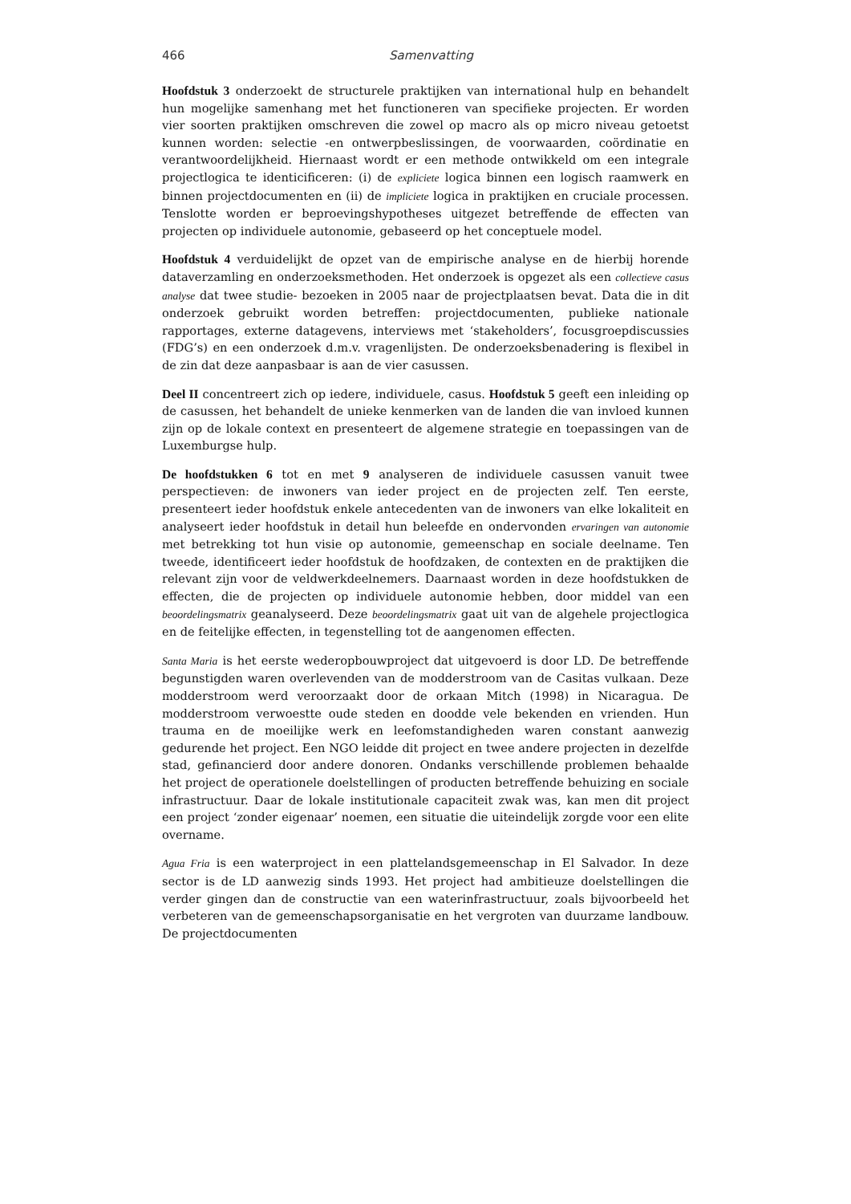466 Samenvatting
Hoofdstuk 3 onderzoekt de structurele praktijken van international hulp en behandelt hun mogelijke samenhang met het functioneren van specifieke projecten. Er worden vier soorten praktijken omschreven die zowel op macro als op micro niveau getoetst kunnen worden: selectie -en ontwerpbeslissingen, de voorwaarden, coördinatie en verantwoordelijkheid. Hiernaast wordt er een methode ontwikkeld om een integrale projectlogica te identicificeren: (i) de expliciete logica binnen een logisch raamwerk en binnen projectdocumenten en (ii) de impliciete logica in praktijken en cruciale processen. Tenslotte worden er beproevingshypotheses uitgezet betreffende de effecten van projecten op individuele autonomie, gebaseerd op het conceptuele model.
Hoofdstuk 4 verduidelijkt de opzet van de empirische analyse en de hierbij horende dataverzamling en onderzoeksmethoden. Het onderzoek is opgezet als een collectieve casus analyse dat twee studie- bezoeken in 2005 naar de projectplaatsen bevat. Data die in dit onderzoek gebruikt worden betreffen: projectdocumenten, publieke nationale rapportages, externe datagevens, interviews met ‘stakeholders’, focusgroepdiscussies (FDG’s) en een onderzoek d.m.v. vragenlijsten. De onderzoeksbenadering is flexibel in de zin dat deze aanpasbaar is aan de vier casussen.
Deel II concentreert zich op iedere, individuele, casus. Hoofdstuk 5 geeft een inleiding op de casussen, het behandelt de unieke kenmerken van de landen die van invloed kunnen zijn op de lokale context en presenteert de algemene strategie en toepassingen van de Luxemburgse hulp.
De hoofdstukken 6 tot en met 9 analyseren de individuele casussen vanuit twee perspectieven: de inwoners van ieder project en de projecten zelf. Ten eerste, presenteert ieder hoofdstuk enkele antecedenten van de inwoners van elke lokaliteit en analyseert ieder hoofdstuk in detail hun beleefde en ondervonden ervaringen van autonomie met betrekking tot hun visie op autonomie, gemeenschap en sociale deelname. Ten tweede, identificeert ieder hoofdstuk de hoofdzaken, de contexten en de praktijken die relevant zijn voor de veldwerkdeelnemers. Daarnaast worden in deze hoofdstukken de effecten, die de projecten op individuele autonomie hebben, door middel van een beoordelingsmatrix geanalyseerd. Deze beoordelingsmatrix gaat uit van de algehele projectlogica en de feitelijke effecten, in tegenstelling tot de aangenomen effecten.
Santa Maria is het eerste wederopbouwproject dat uitgevoerd is door LD. De betreffende begunstigden waren overlevenden van de modderstroom van de Casitas vulkaan. Deze modderstroom werd veroorzaakt door de orkaan Mitch (1998) in Nicaragua. De modderstroom verwoestte oude steden en doodde vele bekenden en vrienden. Hun trauma en de moeilijke werk en leefomstandigheden waren constant aanwezig gedurende het project. Een NGO leidde dit project en twee andere projecten in dezelfde stad, gefinancierd door andere donoren. Ondanks verschillende problemen behaalde het project de operationele doelstellingen of producten betreffende behuizing en sociale infrastructuur. Daar de lokale institutionale capaciteit zwak was, kan men dit project een project ‘zonder eigenaar’ noemen, een situatie die uiteindelijk zorgde voor een elite overname.
Agua Fria is een waterproject in een plattelandsgemeenschap in El Salvador. In deze sector is de LD aanwezig sinds 1993. Het project had ambitieuze doelstellingen die verder gingen dan de constructie van een waterinfrastructuur, zoals bijvoorbeeld het verbeteren van de gemeenschapsorganisatie en het vergroten van duurzame landbouw. De projectdocumenten